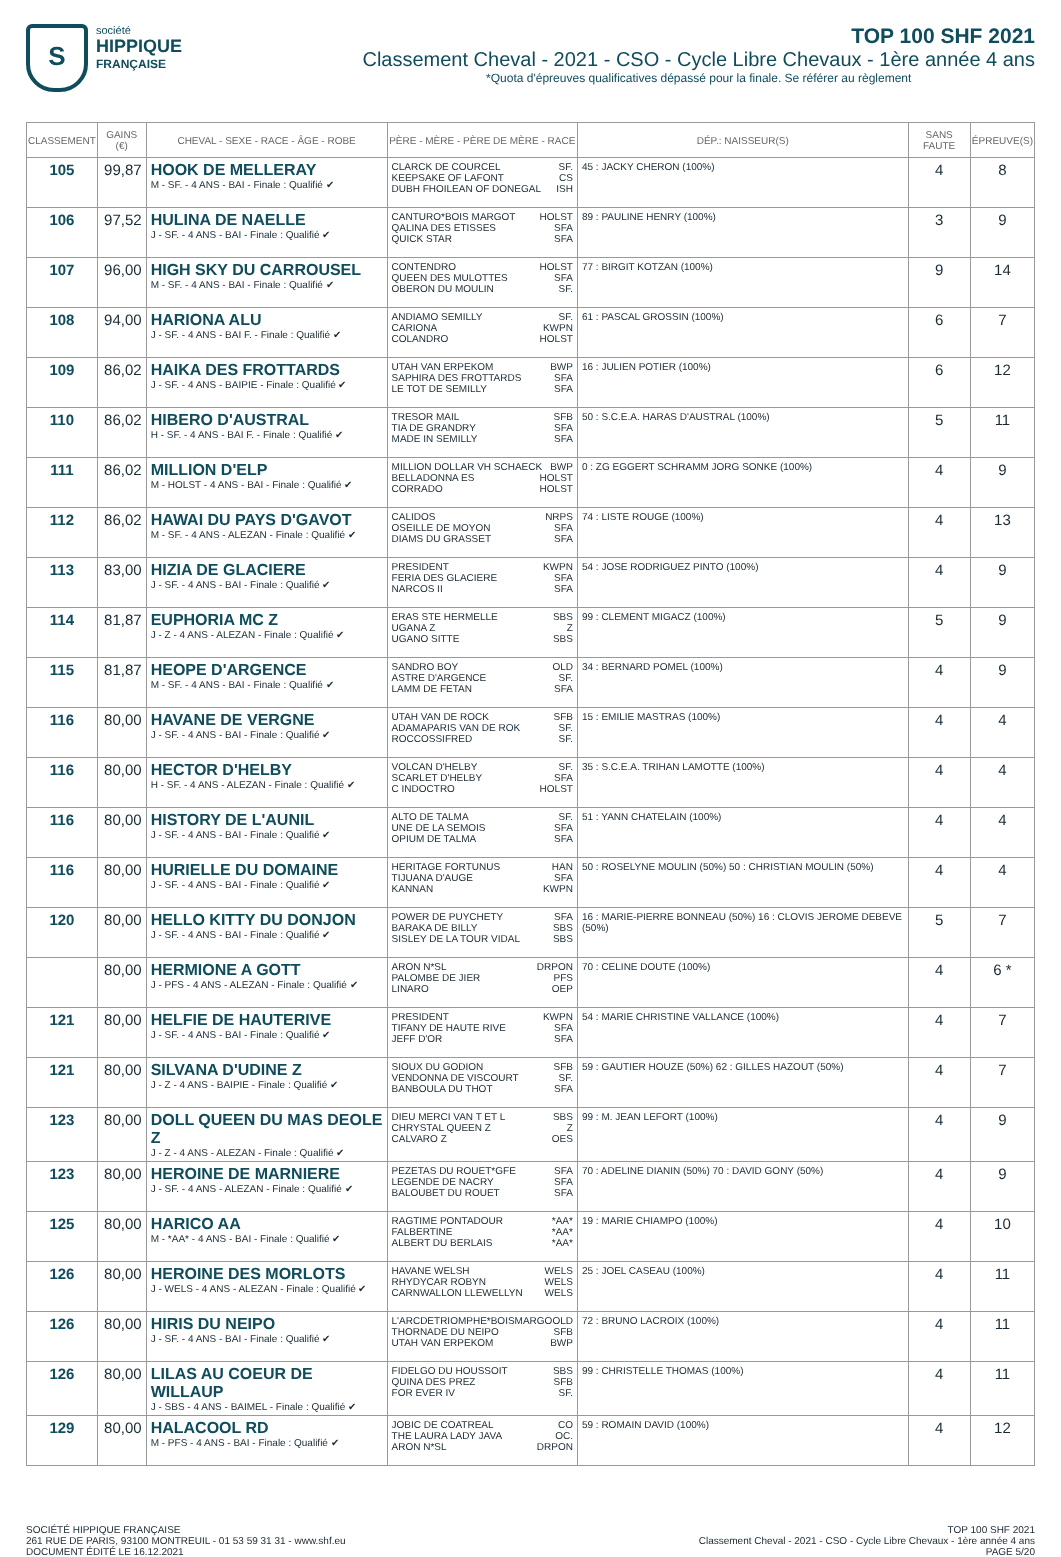S
société
HIPPIQUE
FRANÇAISE
TOP 100 SHF 2021
Classement Cheval - 2021 - CSO - Cycle Libre Chevaux - 1ère année 4 ans
*Quota d'épreuves qualificatives dépassé pour la finale. Se référer au règlement
| CLASSEMENT | GAINS (€) | CHEVAL - SEXE - RACE - ÂGE - ROBE | PÈRE - MÈRE - PÈRE DE MÈRE - RACE | DÉP.: NAISSEUR(S) | SANS FAUTE | ÉPREUVE(S) |
| --- | --- | --- | --- | --- | --- | --- |
| 105 | 99,87 | HOOK DE MELLERAY M - SF. - 4 ANS - BAI - Finale : Qualifié ✔ | CLARCK DE COURCEL SF. KEEPSAKE OF LAFONT CS DUBH FHOILEAN OF DONEGAL ISH | 45 : JACKY CHERON (100%) | 4 | 8 |
| 106 | 97,52 | HULINA DE NAELLE J - SF. - 4 ANS - BAI - Finale : Qualifié ✔ | CANTURO*BOIS MARGOT HOLST QALINA DES ETISSES SFA QUICK STAR SFA | 89 : PAULINE HENRY (100%) | 3 | 9 |
| 107 | 96,00 | HIGH SKY DU CARROUSEL M - SF. - 4 ANS - BAI - Finale : Qualifié ✔ | CONTENDRO HOLST QUEEN DES MULOTTES SFA OBERON DU MOULIN SF. | 77 : BIRGIT KOTZAN (100%) | 9 | 14 |
| 108 | 94,00 | HARIONA ALU J - SF. - 4 ANS - BAI F. - Finale : Qualifié ✔ | ANDIAMO SEMILLY SF. CARIONA KWPN COLANDRO HOLST | 61 : PASCAL GROSSIN (100%) | 6 | 7 |
| 109 | 86,02 | HAIKA DES FROTTARDS J - SF. - 4 ANS - BAIPIE - Finale : Qualifié ✔ | UTAH VAN ERPEKOM BWP SAPHIRA DES FROTTARDS SFA LE TOT DE SEMILLY SFA | 16 : JULIEN POTIER (100%) | 6 | 12 |
| 110 | 86,02 | HIBERO D'AUSTRAL H - SF. - 4 ANS - BAI F. - Finale : Qualifié ✔ | TRESOR MAIL SFB TIA DE GRANDRY SFA MADE IN SEMILLY SFA | 50 : S.C.E.A. HARAS D'AUSTRAL (100%) | 5 | 11 |
| 111 | 86,02 | MILLION D'ELP M - HOLST - 4 ANS - BAI - Finale : Qualifié ✔ | MILLION DOLLAR VH SCHAECK BWP BELLADONNA ES HOLST CORRADO HOLST | 0 : ZG EGGERT SCHRAMM JORG SONKE (100%) | 4 | 9 |
| 112 | 86,02 | HAWAI DU PAYS D'GAVOT M - SF. - 4 ANS - ALEZAN - Finale : Qualifié ✔ | CALIDOS NRPS OSEILLE DE MOYON SFA DIAMS DU GRASSET SFA | 74 : LISTE ROUGE (100%) | 4 | 13 |
| 113 | 83,00 | HIZIA DE GLACIERE J - SF. - 4 ANS - BAI - Finale : Qualifié ✔ | PRESIDENT KWPN FERIA DES GLACIERE SFA NARCOS II SFA | 54 : JOSE RODRIGUEZ PINTO (100%) | 4 | 9 |
| 114 | 81,87 | EUPHORIA MC Z J - Z - 4 ANS - ALEZAN - Finale : Qualifié ✔ | ERAS STE HERMELLE SBS UGANA Z Z UGANO SITTE SBS | 99 : CLEMENT MIGACZ (100%) | 5 | 9 |
| 115 | 81,87 | HEOPE D'ARGENCE M - SF. - 4 ANS - BAI - Finale : Qualifié ✔ | SANDRO BOY OLD ASTRE D'ARGENCE SF. LAMM DE FETAN SFA | 34 : BERNARD POMEL (100%) | 4 | 9 |
| 116 | 80,00 | HAVANE DE VERGNE J - SF. - 4 ANS - BAI - Finale : Qualifié ✔ | UTAH VAN DE ROCK SFB ADAMAPARIS VAN DE ROK SF. ROCCOSSIFRED SF. | 15 : EMILIE MASTRAS (100%) | 4 | 4 |
| 116 | 80,00 | HECTOR D'HELBY H - SF. - 4 ANS - ALEZAN - Finale : Qualifié ✔ | VOLCAN D'HELBY SF. SCARLET D'HELBY SFA C INDOCTRO HOLST | 35 : S.C.E.A. TRIHAN LAMOTTE (100%) | 4 | 4 |
| 116 | 80,00 | HISTORY DE L'AUNIL J - SF. - 4 ANS - BAI - Finale : Qualifié ✔ | ALTO DE TALMA SF. UNE DE LA SEMOIS SFA OPIUM DE TALMA SFA | 51 : YANN CHATELAIN (100%) | 4 | 4 |
| 116 | 80,00 | HURIELLE DU DOMAINE J - SF. - 4 ANS - BAI - Finale : Qualifié ✔ | HERITAGE FORTUNUS HAN TIJUANA D'AUGE SFA KANNAN KWPN | 50 : ROSELYNE MOULIN (50%) 50 : CHRISTIAN MOULIN (50%) | 4 | 4 |
| 120 | 80,00 | HELLO KITTY DU DONJON J - SF. - 4 ANS - BAI - Finale : Qualifié ✔ | POWER DE PUYCHETY SFA BARAKA DE BILLY SBS SISLEY DE LA TOUR VIDAL SBS | 16 : MARIE-PIERRE BONNEAU (50%) 16 : CLOVIS JEROME DEBEVE (50%) | 5 | 7 |
| | 80,00 | HERMIONE A GOTT J - PFS - 4 ANS - ALEZAN - Finale : Qualifié ✔ | ARON N*SL DRPON PALOMBE DE JIER PFS LINARO OEP | 70 : CELINE DOUTE (100%) | 4 | 6 * |
| 121 | 80,00 | HELFIE DE HAUTERIVE J - SF. - 4 ANS - BAI - Finale : Qualifié ✔ | PRESIDENT KWPN TIFANY DE HAUTE RIVE SFA JEFF D'OR SFA | 54 : MARIE CHRISTINE VALLANCE (100%) | 4 | 7 |
| 121 | 80,00 | SILVANA D'UDINE Z J - Z - 4 ANS - BAIPIE - Finale : Qualifié ✔ | SIOUX DU GODION SFB VENDONNA DE VISCOURT SF. BANBOULA DU THOT SFA | 59 : GAUTIER HOUZE (50%) 62 : GILLES HAZOUT (50%) | 4 | 7 |
| 123 | 80,00 | DOLL QUEEN DU MAS DEOLE Z J - Z - 4 ANS - ALEZAN - Finale : Qualifié ✔ | DIEU MERCI VAN T ET L SBS CHRYSTAL QUEEN Z Z CALVARO Z OES | 99 : M. JEAN LEFORT (100%) | 4 | 9 |
| 123 | 80,00 | HEROINE DE MARNIERE J - SF. - 4 ANS - ALEZAN - Finale : Qualifié ✔ | PEZETAS DU ROUET*GFE SFA LEGENDE DE NACRY SFA BALOUBET DU ROUET SFA | 70 : ADELINE DIANIN (50%) 70 : DAVID GONY (50%) | 4 | 9 |
| 125 | 80,00 | HARICO AA M - *AA* - 4 ANS - BAI - Finale : Qualifié ✔ | RAGTIME PONTADOUR *AA* FALBERTINE *AA* ALBERT DU BERLAIS *AA* | 19 : MARIE CHIAMPO (100%) | 4 | 10 |
| 126 | 80,00 | HEROINE DES MORLOTS J - WELS - 4 ANS - ALEZAN - Finale : Qualifié ✔ | HAVANE WELSH WELS RHYDYCAR ROBYN WELS CARNWALLON LLEWELLYN WELS | 25 : JOEL CASEAU (100%) | 4 | 11 |
| 126 | 80,00 | HIRIS DU NEIPO J - SF. - 4 ANS - BAI - Finale : Qualifié ✔ | L'ARCDETRIOMPHE*BOISMARGO OLD THORNADE DU NEIPO SFB UTAH VAN ERPEKOM BWP | 72 : BRUNO LACROIX (100%) | 4 | 11 |
| 126 | 80,00 | LILAS AU COEUR DE WILLAUP J - SBS - 4 ANS - BAIMEL - Finale : Qualifié ✔ | FIDELGO DU HOUSSOIT SBS QUINA DES PREZ SFB FOR EVER IV SF. | 99 : CHRISTELLE THOMAS (100%) | 4 | 11 |
| 129 | 80,00 | HALACOOL RD M - PFS - 4 ANS - BAI - Finale : Qualifié ✔ | JOBIC DE COATREAL CO THE LAURA LADY JAVA OC. ARON N*SL DRPON | 59 : ROMAIN DAVID (100%) | 4 | 12 |
SOCIÉTÉ HIPPIQUE FRANÇAISE
261 RUE DE PARIS, 93100 MONTREUIL - 01 53 59 31 31 - www.shf.eu
DOCUMENT ÉDITÉ LE 16.12.2021
TOP 100 SHF 2021
Classement Cheval - 2021 - CSO - Cycle Libre Chevaux - 1ère année 4 ans
PAGE 5/20